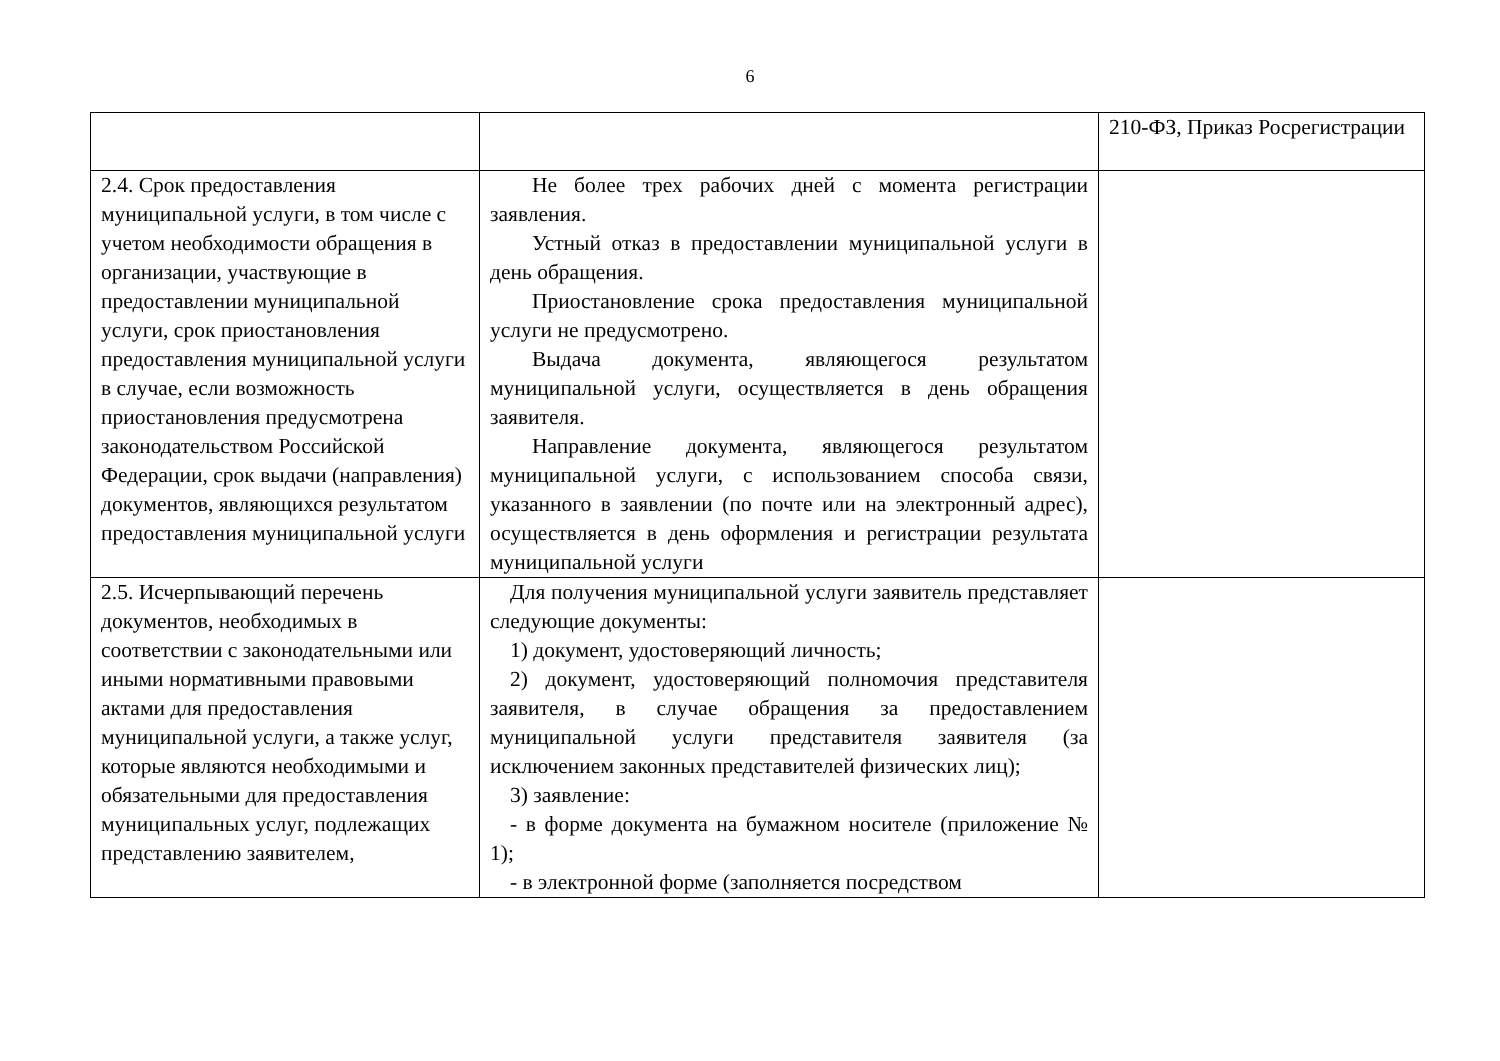6
| | | 210-ФЗ, Приказ Росрегистрации |
| 2.4. Срок предоставления муниципальной услуги, в том числе с учетом необходимости обращения в организации, участвующие в предоставлении муниципальной услуги, срок приостановления предоставления муниципальной услуги в случае, если возможность приостановления предусмотрена законодательством Российской Федерации, срок выдачи (направления) документов, являющихся результатом предоставления муниципальной услуги | Не более трех рабочих дней с момента регистрации заявления. Устный отказ в предоставлении муниципальной услуги в день обращения. Приостановление срока предоставления муниципальной услуги не предусмотрено. Выдача документа, являющегося результатом муниципальной услуги, осуществляется в день обращения заявителя. Направление документа, являющегося результатом муниципальной услуги, с использованием способа связи, указанного в заявлении (по почте или на электронный адрес), осуществляется в день оформления и регистрации результата муниципальной услуги | |
| 2.5. Исчерпывающий перечень документов, необходимых в соответствии с законодательными или иными нормативными правовыми актами для предоставления муниципальной услуги, а также услуг, которые являются необходимыми и обязательными для предоставления муниципальных услуг, подлежащих представлению заявителем, | Для получения муниципальной услуги заявитель представляет следующие документы: 1) документ, удостоверяющий личность; 2) документ, удостоверяющий полномочия представителя заявителя, в случае обращения за предоставлением муниципальной услуги представителя заявителя (за исключением законных представителей физических лиц); 3) заявление: - в форме документа на бумажном носителе (приложение № 1); - в электронной форме (заполняется посредством | |